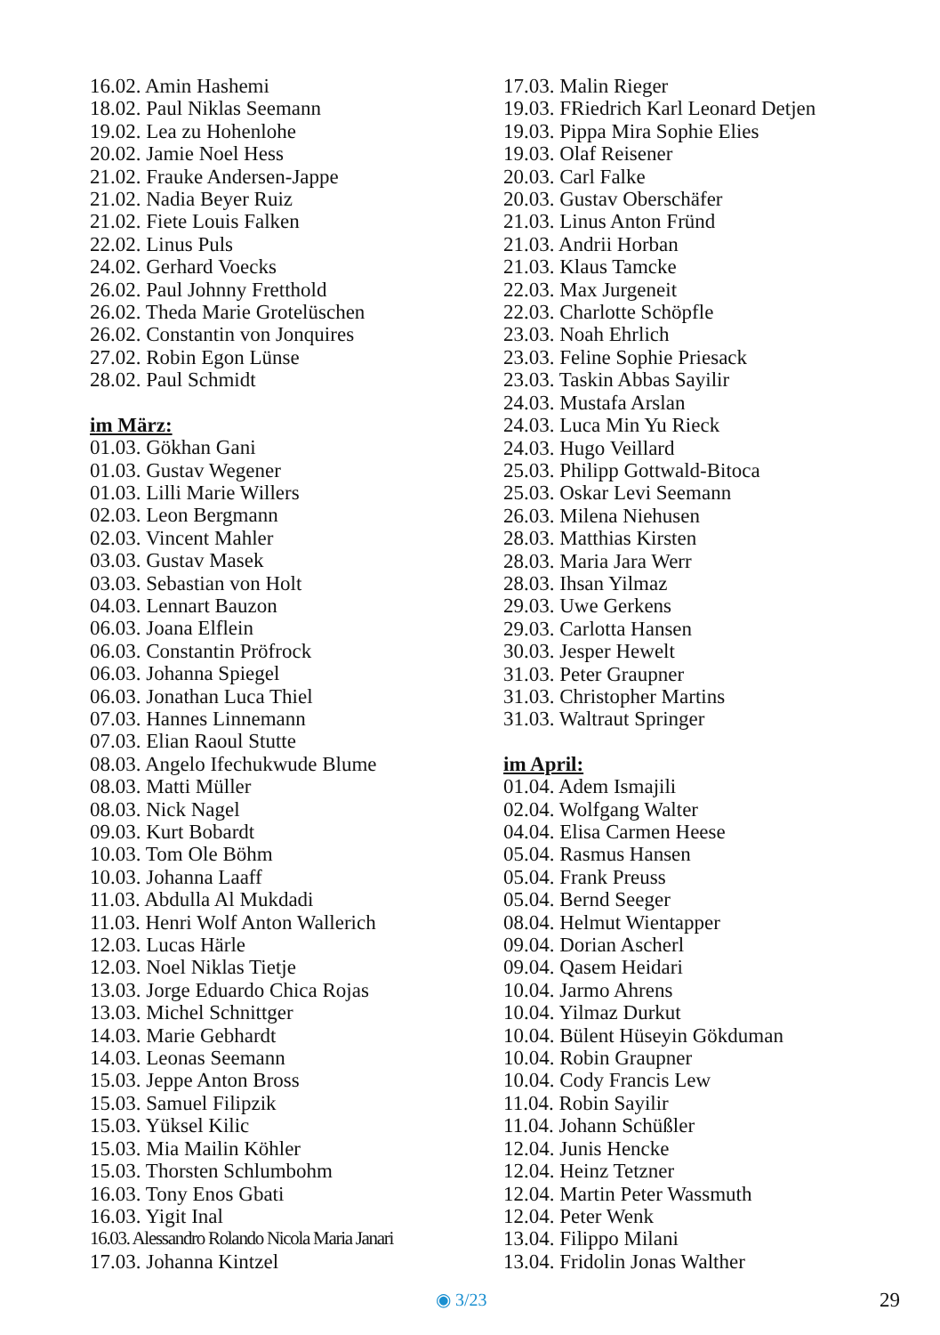16.02. Amin Hashemi
18.02. Paul Niklas Seemann
19.02. Lea zu Hohenlohe
20.02. Jamie Noel Hess
21.02. Frauke Andersen-Jappe
21.02. Nadia Beyer Ruiz
21.02. Fiete Louis Falken
22.02. Linus Puls
24.02. Gerhard Voecks
26.02. Paul Johnny Fretthold
26.02. Theda Marie Grotelüschen
26.02. Constantin von Jonquires
27.02. Robin Egon Lünse
28.02. Paul Schmidt
im März:
01.03. Gökhan Gani
01.03. Gustav Wegener
01.03. Lilli Marie Willers
02.03. Leon Bergmann
02.03. Vincent Mahler
03.03. Gustav Masek
03.03. Sebastian von Holt
04.03. Lennart Bauzon
06.03. Joana Elflein
06.03. Constantin Pröfrock
06.03. Johanna Spiegel
06.03. Jonathan Luca Thiel
07.03. Hannes Linnemann
07.03. Elian Raoul Stutte
08.03. Angelo Ifechukwude Blume
08.03. Matti Müller
08.03. Nick Nagel
09.03. Kurt Bobardt
10.03. Tom Ole Böhm
10.03. Johanna Laaff
11.03. Abdulla Al Mukdadi
11.03. Henri Wolf Anton Wallerich
12.03. Lucas Härle
12.03. Noel Niklas Tietje
13.03. Jorge Eduardo Chica Rojas
13.03. Michel Schnittger
14.03. Marie Gebhardt
14.03. Leonas Seemann
15.03. Jeppe Anton Bross
15.03. Samuel Filipzik
15.03. Yüksel Kilic
15.03. Mia Mailin Köhler
15.03. Thorsten Schlumbohm
16.03. Tony Enos Gbati
16.03. Yigit Inal
16.03. Alessandro Rolando Nicola Maria Janari
17.03. Johanna Kintzel
17.03. Malin Rieger
19.03. FRiedrich Karl Leonard Detjen
19.03. Pippa Mira Sophie Elies
19.03. Olaf Reisener
20.03. Carl Falke
20.03. Gustav Oberschäfer
21.03. Linus Anton Fründ
21.03. Andrii Horban
21.03. Klaus Tamcke
22.03. Max Jurgeneit
22.03. Charlotte Schöpfle
23.03. Noah Ehrlich
23.03. Feline Sophie Priesack
23.03. Taskin Abbas Sayilir
24.03. Mustafa Arslan
24.03. Luca Min Yu Rieck
24.03. Hugo Veillard
25.03. Philipp Gottwald-Bitoca
25.03. Oskar Levi Seemann
26.03. Milena Niehusen
28.03. Matthias Kirsten
28.03. Maria Jara Werr
28.03. Ihsan Yilmaz
29.03. Uwe Gerkens
29.03. Carlotta Hansen
30.03. Jesper Hewelt
31.03. Peter Graupner
31.03. Christopher Martins
31.03. Waltraut Springer
im April:
01.04. Adem Ismajili
02.04. Wolfgang Walter
04.04. Elisa Carmen Heese
05.04. Rasmus Hansen
05.04. Frank Preuss
05.04. Bernd Seeger
08.04. Helmut Wientapper
09.04. Dorian Ascherl
09.04. Qasem Heidari
10.04. Jarmo Ahrens
10.04. Yilmaz Durkut
10.04. Bülent Hüseyin Gökduman
10.04. Robin Graupner
10.04. Cody Francis Lew
11.04. Robin Sayilir
11.04. Johann Schüßler
12.04. Junis Hencke
12.04. Heinz Tetzner
12.04. Martin Peter Wassmuth
12.04. Peter Wenk
13.04. Filippo Milani
13.04. Fridolin Jonas Walther
◉ 3/23 29